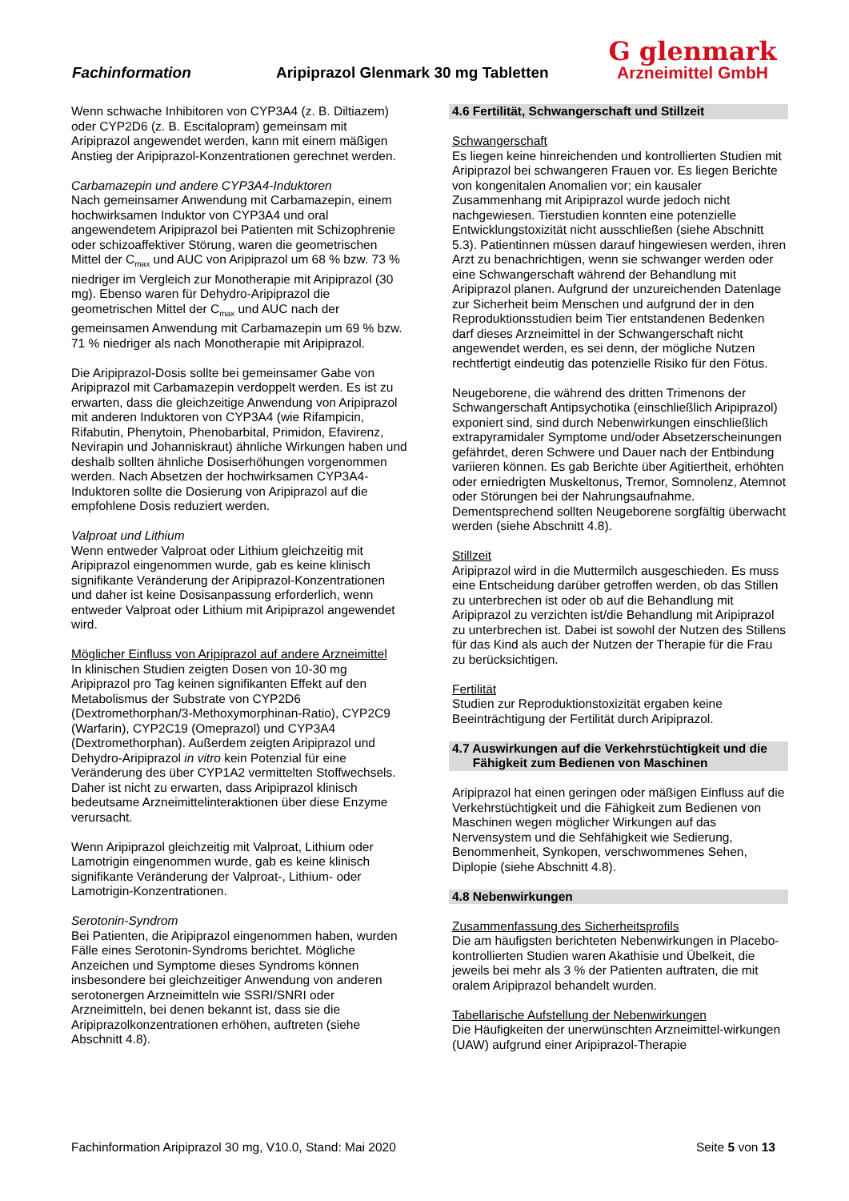Fachinformation
Aripiprazol Glenmark 30 mg Tabletten
G glenmark
Arzneimittel GmbH
Wenn schwache Inhibitoren von CYP3A4 (z. B. Diltiazem) oder CYP2D6 (z. B. Escitalopram) gemeinsam mit Aripiprazol angewendet werden, kann mit einem mäßigen Anstieg der Aripiprazol-Konzentrationen gerechnet werden.
Carbamazepin und andere CYP3A4-Induktoren
Nach gemeinsamer Anwendung mit Carbamazepin, einem hochwirksamen Induktor von CYP3A4 und oral angewendetem Aripiprazol bei Patienten mit Schizophrenie oder schizoaffektiver Störung, waren die geometrischen Mittel der C<sub>max</sub> und AUC von Aripiprazol um 68 % bzw. 73 % niedriger im Vergleich zur Monotherapie mit Aripiprazol (30 mg). Ebenso waren für Dehydro-Aripiprazol die geometrischen Mittel der C<sub>max</sub> und AUC nach der gemeinsamen Anwendung mit Carbamazepin um 69 % bzw. 71 % niedriger als nach Monotherapie mit Aripiprazol.
Die Aripiprazol-Dosis sollte bei gemeinsamer Gabe von Aripiprazol mit Carbamazepin verdoppelt werden. Es ist zu erwarten, dass die gleichzeitige Anwendung von Aripiprazol mit anderen Induktoren von CYP3A4 (wie Rifampicin, Rifabutin, Phenytoin, Phenobarbital, Primidon, Efavirenz, Nevirapin und Johanniskraut) ähnliche Wirkungen haben und deshalb sollten ähnliche Dosiserhöhungen vorgenommen werden. Nach Absetzen der hochwirksamen CYP3A4-Induktoren sollte die Dosierung von Aripiprazol auf die empfohlene Dosis reduziert werden.
Valproat und Lithium
Wenn entweder Valproat oder Lithium gleichzeitig mit Aripiprazol eingenommen wurde, gab es keine klinisch signifikante Veränderung der Aripiprazol-Konzentrationen und daher ist keine Dosisanpassung erforderlich, wenn entweder Valproat oder Lithium mit Aripiprazol angewendet wird.
Möglicher Einfluss von Aripiprazol auf andere Arzneimittel
In klinischen Studien zeigten Dosen von 10-30 mg Aripiprazol pro Tag keinen signifikanten Effekt auf den Metabolismus der Substrate von CYP2D6 (Dextromethorphan/3-Methoxymorphinan-Ratio), CYP2C9 (Warfarin), CYP2C19 (Omeprazol) und CYP3A4 (Dextromethorphan). Außerdem zeigten Aripiprazol und Dehydro-Aripiprazol in vitro kein Potenzial für eine Veränderung des über CYP1A2 vermittelten Stoffwechsels. Daher ist nicht zu erwarten, dass Aripiprazol klinisch bedeutsame Arzneimittelinteraktionen über diese Enzyme verursacht.
Wenn Aripiprazol gleichzeitig mit Valproat, Lithium oder Lamotrigin eingenommen wurde, gab es keine klinisch signifikante Veränderung der Valproat-, Lithium- oder Lamotrigin-Konzentrationen.
Serotonin-Syndrom
Bei Patienten, die Aripiprazol eingenommen haben, wurden Fälle eines Serotonin-Syndroms berichtet. Mögliche Anzeichen und Symptome dieses Syndroms können insbesondere bei gleichzeitiger Anwendung von anderen serotonergen Arzneimitteln wie SSRI/SNRI oder Arzneimitteln, bei denen bekannt ist, dass sie die Aripiprazolkonzentrationen erhöhen, auftreten (siehe Abschnitt 4.8).
4.6 Fertilität, Schwangerschaft und Stillzeit
Schwangerschaft
Es liegen keine hinreichenden und kontrollierten Studien mit Aripiprazol bei schwangeren Frauen vor. Es liegen Berichte von kongenitalen Anomalien vor; ein kausaler Zusammenhang mit Aripiprazol wurde jedoch nicht nachgewiesen. Tierstudien konnten eine potenzielle Entwicklungstoxizität nicht ausschließen (siehe Abschnitt 5.3). Patientinnen müssen darauf hingewiesen werden, ihren Arzt zu benachrichtigen, wenn sie schwanger werden oder eine Schwangerschaft während der Behandlung mit Aripiprazol planen. Aufgrund der unzureichenden Datenlage zur Sicherheit beim Menschen und aufgrund der in den Reproduktionsstudien beim Tier entstandenen Bedenken darf dieses Arzneimittel in der Schwangerschaft nicht angewendet werden, es sei denn, der mögliche Nutzen rechtfertigt eindeutig das potenzielle Risiko für den Fötus.
Neugeborene, die während des dritten Trimenons der Schwangerschaft Antipsychotika (einschließlich Aripiprazol) exponiert sind, sind durch Nebenwirkungen einschließlich extrapyramidaler Symptome und/oder Absetzerscheinungen gefährdet, deren Schwere und Dauer nach der Entbindung variieren können. Es gab Berichte über Agitiertheit, erhöhten oder erniedrigten Muskeltonus, Tremor, Somnolenz, Atemnot oder Störungen bei der Nahrungsaufnahme. Dementsprechend sollten Neugeborene sorgfältig überwacht werden (siehe Abschnitt 4.8).
Stillzeit
Aripiprazol wird in die Muttermilch ausgeschieden. Es muss eine Entscheidung darüber getroffen werden, ob das Stillen zu unterbrechen ist oder ob auf die Behandlung mit Aripiprazol zu verzichten ist/die Behandlung mit Aripiprazol zu unterbrechen ist. Dabei ist sowohl der Nutzen des Stillens für das Kind als auch der Nutzen der Therapie für die Frau zu berücksichtigen.
Fertilität
Studien zur Reproduktionstoxizität ergaben keine Beeinträchtigung der Fertilität durch Aripiprazol.
4.7 Auswirkungen auf die Verkehrstüchtigkeit und die
Fähigkeit zum Bedienen von Maschinen
Aripiprazol hat einen geringen oder mäßigen Einfluss auf die Verkehrstüchtigkeit und die Fähigkeit zum Bedienen von Maschinen wegen möglicher Wirkungen auf das Nervensystem und die Sehfähigkeit wie Sedierung, Benommenheit, Synkopen, verschwommenes Sehen, Diplopie (siehe Abschnitt 4.8).
4.8 Nebenwirkungen
Zusammenfassung des Sicherheitsprofils
Die am häufigsten berichteten Nebenwirkungen in Placebo-kontrollierten Studien waren Akathisie und Übelkeit, die jeweils bei mehr als 3 % der Patienten auftraten, die mit oralem Aripiprazol behandelt wurden.
Tabellarische Aufstellung der Nebenwirkungen
Die Häufigkeiten der unerwünschten Arzneimittel-wirkungen (UAW) aufgrund einer Aripiprazol-Therapie
Fachinformation Aripiprazol 30 mg, V10.0, Stand: Mai 2020 Seite 5 von 13